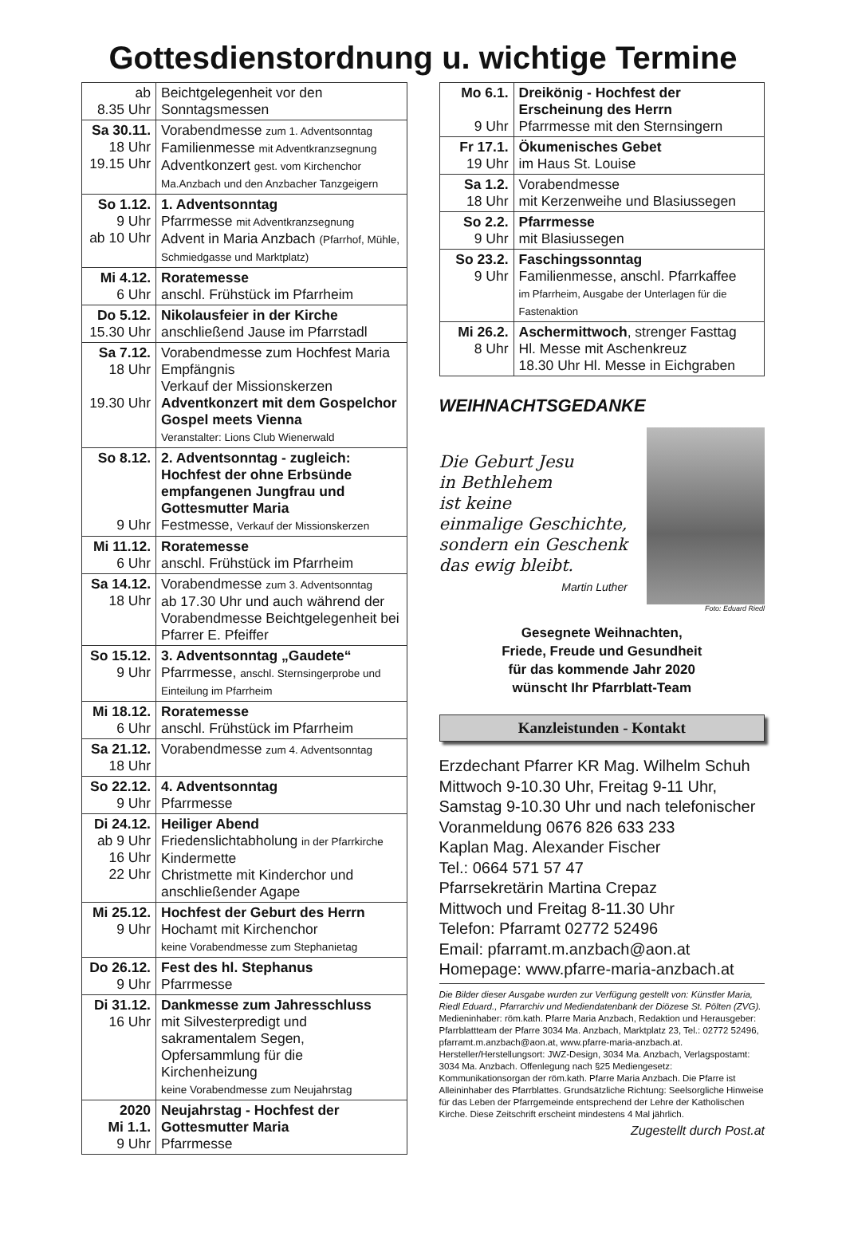Gottesdienstordnung u. wichtige Termine
| ab 8.35 Uhr | Beichtgelegenheit vor den Sonntagsmessen |
| Sa 30.11. 18 Uhr 19.15 Uhr | Vorabendmesse zum 1. Adventsonntag Familienmesse mit Adventkranzsegnung Adventkonzert gest. vom Kirchenchor Ma.Anzbach und den Anzbacher Tanzgeigern |
| So 1.12. 9 Uhr ab 10 Uhr | 1. Adventsonntag Pfarrmesse mit Adventkranzsegnung Advent in Maria Anzbach (Pfarrhof, Mühle, Schmiedgasse und Marktplatz) |
| Mi 4.12. 6 Uhr | Roratemesse anschl. Frühstück im Pfarrheim |
| Do 5.12. 15.30 Uhr | Nikolausfeier in der Kirche anschließend Jause im Pfarrstadl |
| Sa 7.12. 18 Uhr 19.30 Uhr | Vorabendmesse zum Hochfest Maria Empfängnis Verkauf der Missionskerzen Adventkonzert mit dem Gospelchor Gospel meets Vienna Veranstalter: Lions Club Wienerwald |
| So 8.12. 9 Uhr | 2. Adventsonntag - zugleich: Hochfest der ohne Erbsünde empfangenen Jungfrau und Gottesmutter Maria Festmesse, Verkauf der Missionskerzen |
| Mi 11.12. 6 Uhr | Roratemesse anschl. Frühstück im Pfarrheim |
| Sa 14.12. 18 Uhr | Vorabendmesse zum 3. Adventsonntag ab 17.30 Uhr und auch während der Vorabendmesse Beichtgelegenheit bei Pfarrer E. Pfeiffer |
| So 15.12. 9 Uhr | 3. Adventsonntag „Gaudete“ Pfarrmesse, anschl. Sternsingerprobe und Einteilung im Pfarrheim |
| Mi 18.12. 6 Uhr | Roratemesse anschl. Frühstück im Pfarrheim |
| Sa 21.12. 18 Uhr | Vorabendmesse zum 4. Adventsonntag |
| So 22.12. 9 Uhr | 4. Adventsonntag Pfarrmesse |
| Di 24.12. ab 9 Uhr 16 Uhr 22 Uhr | Heiliger Abend Friedenslichtabholung in der Pfarrkirche Kindermette Christmette mit Kinderchor und anschließender Agape |
| Mi 25.12. 9 Uhr | Hochfest der Geburt des Herrn Hochamt mit Kirchenchor keine Vorabendmesse zum Stephanietag |
| Do 26.12. 9 Uhr | Fest des hl. Stephanus Pfarrmesse |
| Di 31.12. 16 Uhr | Dankmesse zum Jahresschluss mit Silvesterpredigt und sakramentalem Segen, Opfersammlung für die Kirchenheizung keine Vorabendmesse zum Neujahrstag |
| 2020 Mi 1.1. 9 Uhr | Neujahrstag - Hochfest der Gottesmutter Maria Pfarrmesse |
| Mo 6.1. 9 Uhr | Dreikönig - Hochfest der Erscheinung des Herrn Pfarrmesse mit den Sternsingern |
| Fr 17.1. 19 Uhr | Ökumenisches Gebet im Haus St. Louise |
| Sa 1.2. 18 Uhr | Vorabendmesse mit Kerzenweihe und Blasiussegen |
| So 2.2. 9 Uhr | Pfarrmesse mit Blasiussegen |
| So 23.2. 9 Uhr | Faschingssonntag Familienmesse, anschl. Pfarrkaffee im Pfarrheim, Ausgabe der Unterlagen für die Fastenaktion |
| Mi 26.2. 8 Uhr | Aschermittwoch , strenger Fasttag Hl. Messe mit Aschenkreuz 18.30 Uhr Hl. Messe in Eichgraben |
WEIHNACHTSGEDANKE
Die Geburt Jesu
in Bethlehem
ist keine
einmalige Geschichte,
sondern ein Geschenk
das ewig bleibt.
Martin Luther
Foto: Eduard Riedl
Gesegnete Weihnachten,
Friede, Freude und Gesundheit
für das kommende Jahr 2020
wünscht Ihr Pfarrblatt-Team
Kanzleistunden - Kontakt
Erzdechant Pfarrer KR Mag. Wilhelm Schuh
Mittwoch 9-10.30 Uhr, Freitag 9-11 Uhr, Samstag 9-10.30 Uhr und nach telefonischer Voranmeldung 0676 826 633 233
Kaplan Mag. Alexander Fischer
Tel.: 0664 571 57 47
Pfarrsekretärin Martina Crepaz
Mittwoch und Freitag 8-11.30 Uhr
Telefon: Pfarramt 02772 52496
Email: pfarramt.m.anzbach@aon.at
Homepage: www.pfarre-maria-anzbach.at
Die Bilder dieser Ausgabe wurden zur Verfügung gestellt von: Künstler Maria, Riedl Eduard., Pfarrarchiv und Mediendatenbank der Diözese St. Pölten (ZVG).
Medieninhaber: röm.kath. Pfarre Maria Anzbach, Redaktion und Herausgeber: Pfarrblattteam der Pfarre 3034 Ma. Anzbach, Marktplatz 23, Tel.: 02772 52496, pfarramt.m.anzbach@aon.at, www.pfarre-maria-anzbach.at. Hersteller/Herstellungsort: JWZ-Design, 3034 Ma. Anzbach, Verlagspostamt: 3034 Ma. Anzbach. Offenlegung nach §25 Mediengesetz: Kommunikationsorgan der röm.kath. Pfarre Maria Anzbach. Die Pfarre ist Alleininhaber des Pfarrblattes. Grundsätzliche Richtung: Seelsorgliche Hinweise für das Leben der Pfarrgemeinde entsprechend der Lehre der Katholischen Kirche. Diese Zeitschrift erscheint mindestens 4 Mal jährlich.
Zugestellt durch Post.at